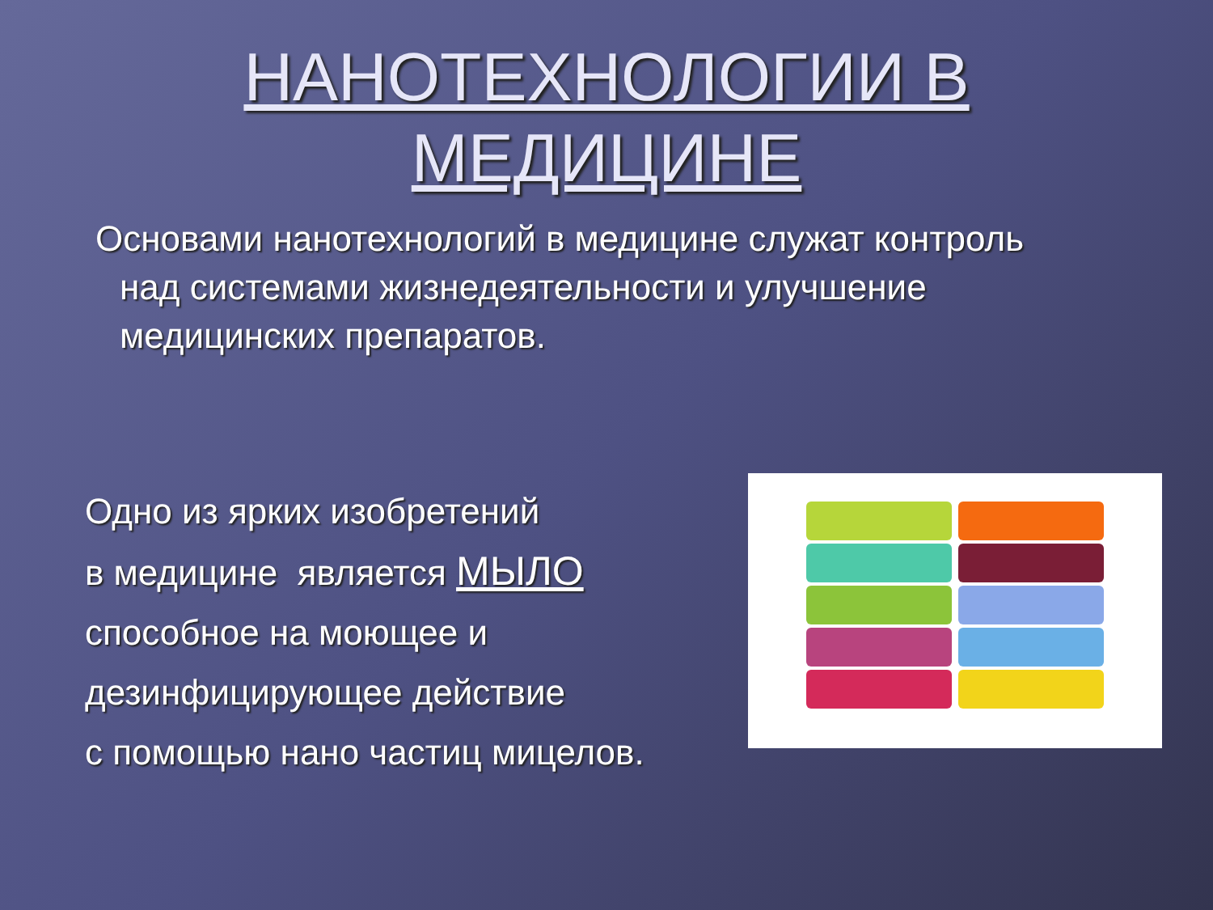НАНОТЕХНОЛОГИИ В
МЕДИЦИНЕ
Основами нанотехнологий в медицине служат контроль над системами жизнедеятельности и улучшение медицинских препаратов.
Одно из ярких изобретений
в медицине является МЫЛО
способное на моющее и
дезинфицирующее действие
с помощью нано частиц мицелов.